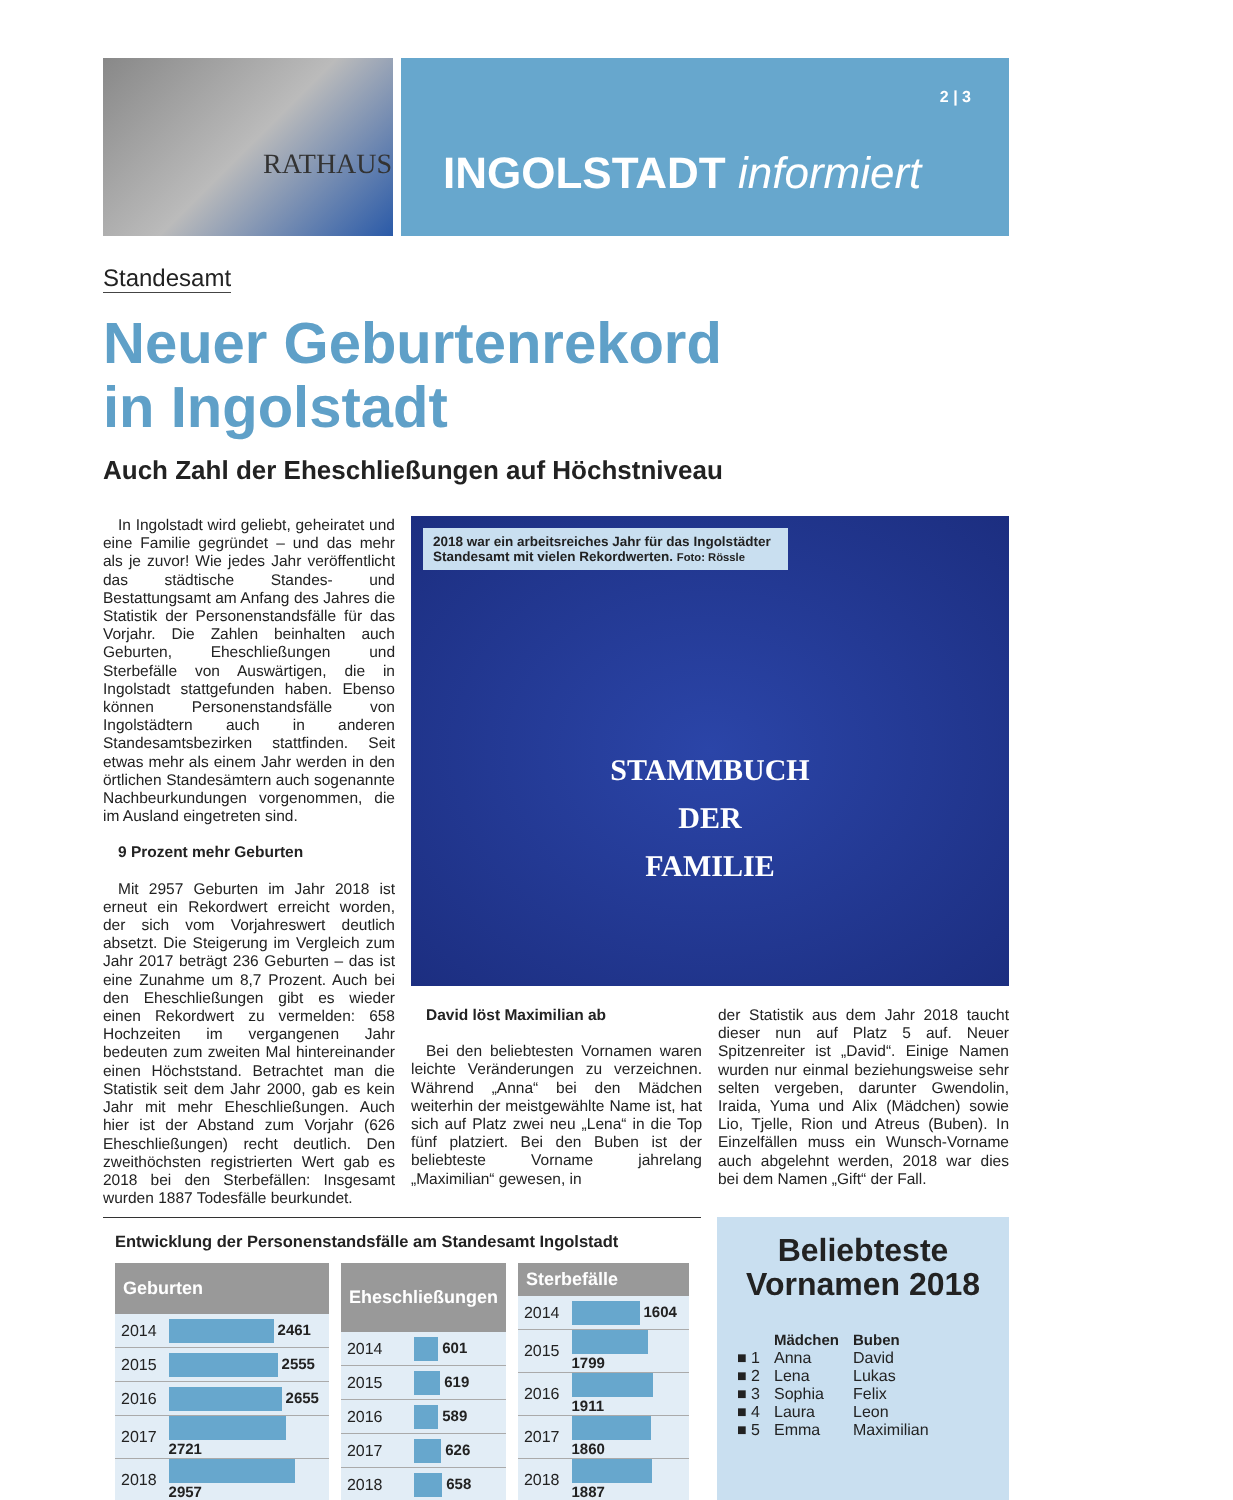RATHAUS
2 | 3
INGOLSTADT informiert
Standesamt
Neuer Geburtenrekord
in Ingolstadt
Auch Zahl der Eheschließungen auf Höchstniveau
In Ingolstadt wird geliebt, geheiratet und eine Familie gegründet – und das mehr als je zuvor! Wie jedes Jahr veröffentlicht das städtische Standes- und Bestattungsamt am Anfang des Jahres die Statistik der Personenstandsfälle für das Vorjahr. Die Zahlen beinhalten auch Geburten, Eheschließungen und Sterbefälle von Auswärtigen, die in Ingolstadt stattgefunden haben. Ebenso können Personenstandsfälle von Ingolstädtern auch in anderen Standesamtsbezirken stattfinden. Seit etwas mehr als einem Jahr werden in den örtlichen Standesämtern auch sogenannte Nachbeurkundungen vorgenommen, die im Ausland eingetreten sind.
9 Prozent mehr Geburten
Mit 2957 Geburten im Jahr 2018 ist erneut ein Rekordwert erreicht worden, der sich vom Vorjahreswert deutlich absetzt. Die Steigerung im Vergleich zum Jahr 2017 beträgt 236 Geburten – das ist eine Zunahme um 8,7 Prozent. Auch bei den Eheschließungen gibt es wieder einen Rekordwert zu vermelden: 658 Hochzeiten im vergangenen Jahr bedeuten zum zweiten Mal hintereinander einen Höchststand. Betrachtet man die Statistik seit dem Jahr 2000, gab es kein Jahr mit mehr Eheschließungen. Auch hier ist der Abstand zum Vorjahr (626 Eheschließungen) recht deutlich. Den zweithöchsten registrierten Wert gab es 2018 bei den Sterbefällen: Insgesamt wurden 1887 Todesfälle beurkundet.
2018 war ein arbeitsreiches Jahr für das Ingolstädter Standesamt mit vielen Rekordwerten. Foto: Rössle
STAMMBUCH
DER
FAMILIE
David löst Maximilian ab
Bei den beliebtesten Vornamen waren leichte Veränderungen zu verzeichnen. Während „Anna“ bei den Mädchen weiterhin der meistgewählte Name ist, hat sich auf Platz zwei neu „Lena“ in die Top fünf platziert. Bei den Buben ist der beliebteste Vorname jahrelang „Maximilian“ gewesen, in
der Statistik aus dem Jahr 2018 taucht dieser nun auf Platz 5 auf. Neuer Spitzenreiter ist „David“. Einige Namen wurden nur einmal beziehungsweise sehr selten vergeben, darunter Gwendolin, Iraida, Yuma und Alix (Mädchen) sowie Lio, Tjelle, Rion und Atreus (Buben). In Einzelfällen muss ein Wunsch-Vorname auch abgelehnt werden, 2018 war dies bei dem Namen „Gift“ der Fall.
Entwicklung der Personenstandsfälle am Standesamt Ingolstadt
| Geburten | |
| --- | --- |
| 2014 | 2461 |
| 2015 | 2555 |
| 2016 | 2655 |
| 2017 | 2721 |
| 2018 | 2957 |
| Eheschließungen | |
| --- | --- |
| 2014 | 601 |
| 2015 | 619 |
| 2016 | 589 |
| 2017 | 626 |
| 2018 | 658 |
| Sterbefälle | |
| --- | --- |
| 2014 | 1604 |
| 2015 | 1799 |
| 2016 | 1911 |
| 2017 | 1860 |
| 2018 | 1887 |
Beliebteste
Vornamen 2018
| | Mädchen | Buben |
| ■ 1 | Anna | David |
| ■ 2 | Lena | Lukas |
| ■ 3 | Sophia | Felix |
| ■ 4 | Laura | Leon |
| ■ 5 | Emma | Maximilian |